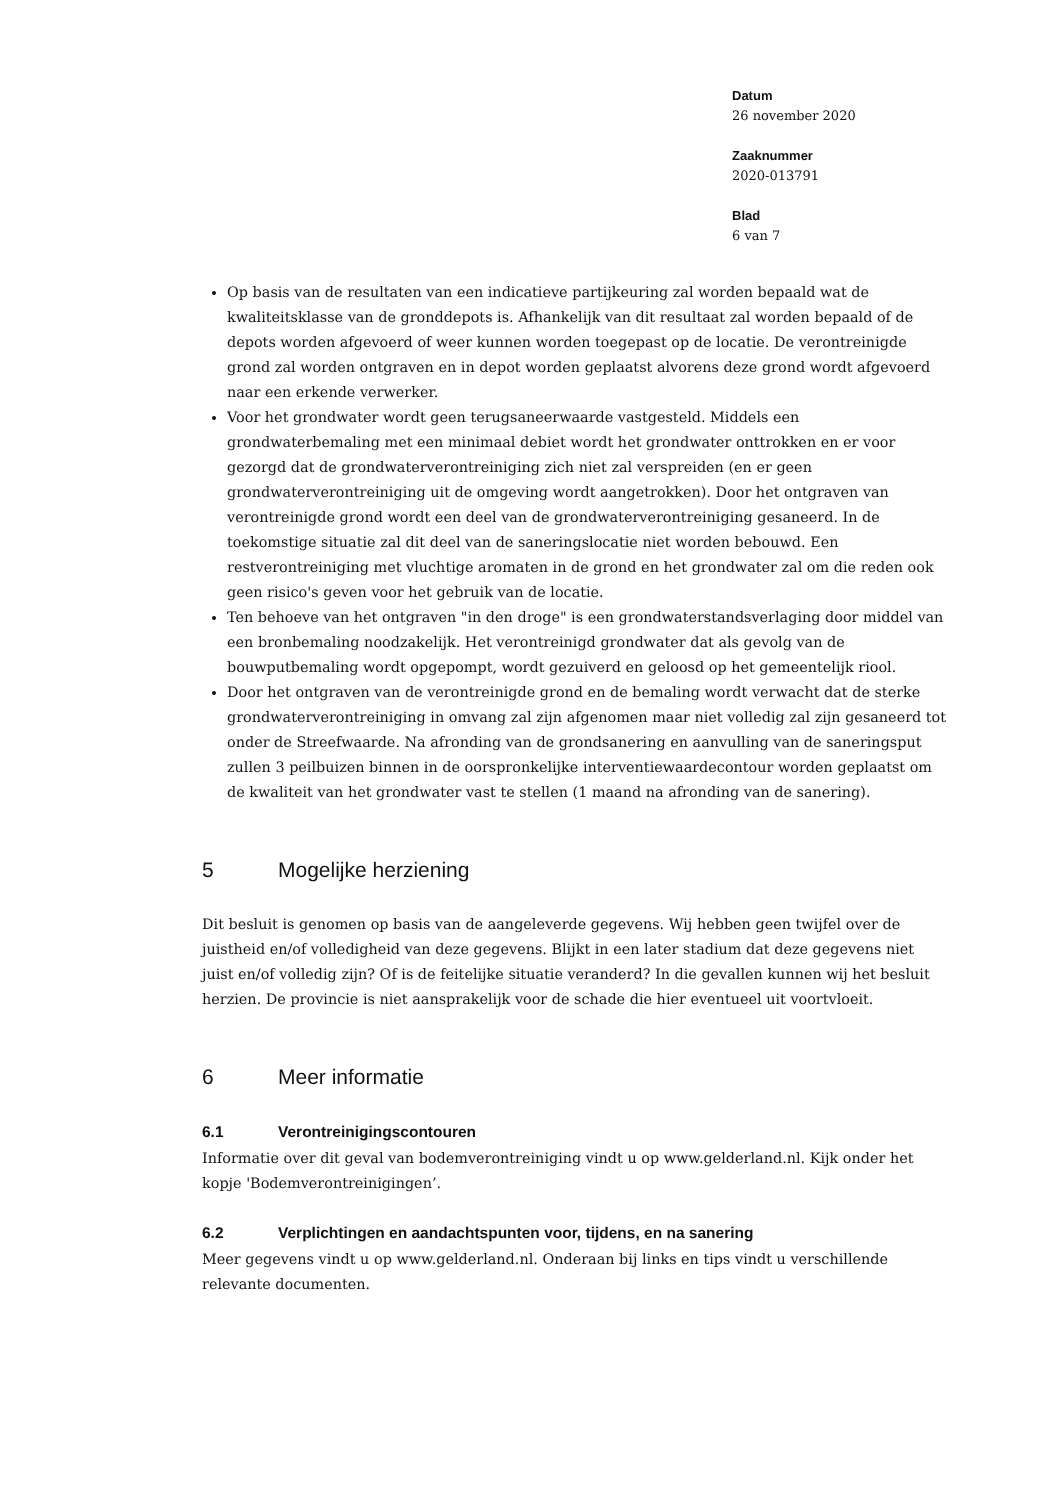Datum
26 november 2020
Zaaknummer
2020-013791
Blad
6 van 7
Op basis van de resultaten van een indicatieve partijkeuring zal worden bepaald wat de kwaliteitsklasse van de gronddepots is. Afhankelijk van dit resultaat zal worden bepaald of de depots worden afgevoerd of weer kunnen worden toegepast op de locatie. De verontreinigde grond zal worden ontgraven en in depot worden geplaatst alvorens deze grond wordt afgevoerd naar een erkende verwerker.
Voor het grondwater wordt geen terugsaneerwaarde vastgesteld. Middels een grondwaterbemaling met een minimaal debiet wordt het grondwater onttrokken en er voor gezorgd dat de grondwaterverontreiniging zich niet zal verspreiden (en er geen grondwaterverontreiniging uit de omgeving wordt aangetrokken). Door het ontgraven van verontreinigde grond wordt een deel van de grondwaterverontreiniging gesaneerd. In de toekomstige situatie zal dit deel van de saneringslocatie niet worden bebouwd. Een restverontreiniging met vluchtige aromaten in de grond en het grondwater zal om die reden ook geen risico's geven voor het gebruik van de locatie.
Ten behoeve van het ontgraven "in den droge" is een grondwaterstandsverlaging door middel van een bronbemaling noodzakelijk. Het verontreinigd grondwater dat als gevolg van de bouwputbemaling wordt opgepompt, wordt gezuiverd en geloosd op het gemeentelijk riool.
Door het ontgraven van de verontreinigde grond en de bemaling wordt verwacht dat de sterke grondwaterverontreiniging in omvang zal zijn afgenomen maar niet volledig zal zijn gesaneerd tot onder de Streefwaarde. Na afronding van de grondsanering en aanvulling van de saneringsput zullen 3 peilbuizen binnen in de oorspronkelijke interventiewaardecontour worden geplaatst om de kwaliteit van het grondwater vast te stellen (1 maand na afronding van de sanering).
5 Mogelijke herziening
Dit besluit is genomen op basis van de aangeleverde gegevens. Wij hebben geen twijfel over de juistheid en/of volledigheid van deze gegevens. Blijkt in een later stadium dat deze gegevens niet juist en/of volledig zijn? Of is de feitelijke situatie veranderd? In die gevallen kunnen wij het besluit herzien. De provincie is niet aansprakelijk voor de schade die hier eventueel uit voortvloeit.
6 Meer informatie
6.1 Verontreinigingscontouren
Informatie over dit geval van bodemverontreiniging vindt u op www.gelderland.nl. Kijk onder het kopje 'Bodemverontreinigingen’.
6.2 Verplichtingen en aandachtspunten voor, tijdens, en na sanering
Meer gegevens vindt u op www.gelderland.nl. Onderaan bij links en tips vindt u verschillende relevante documenten.